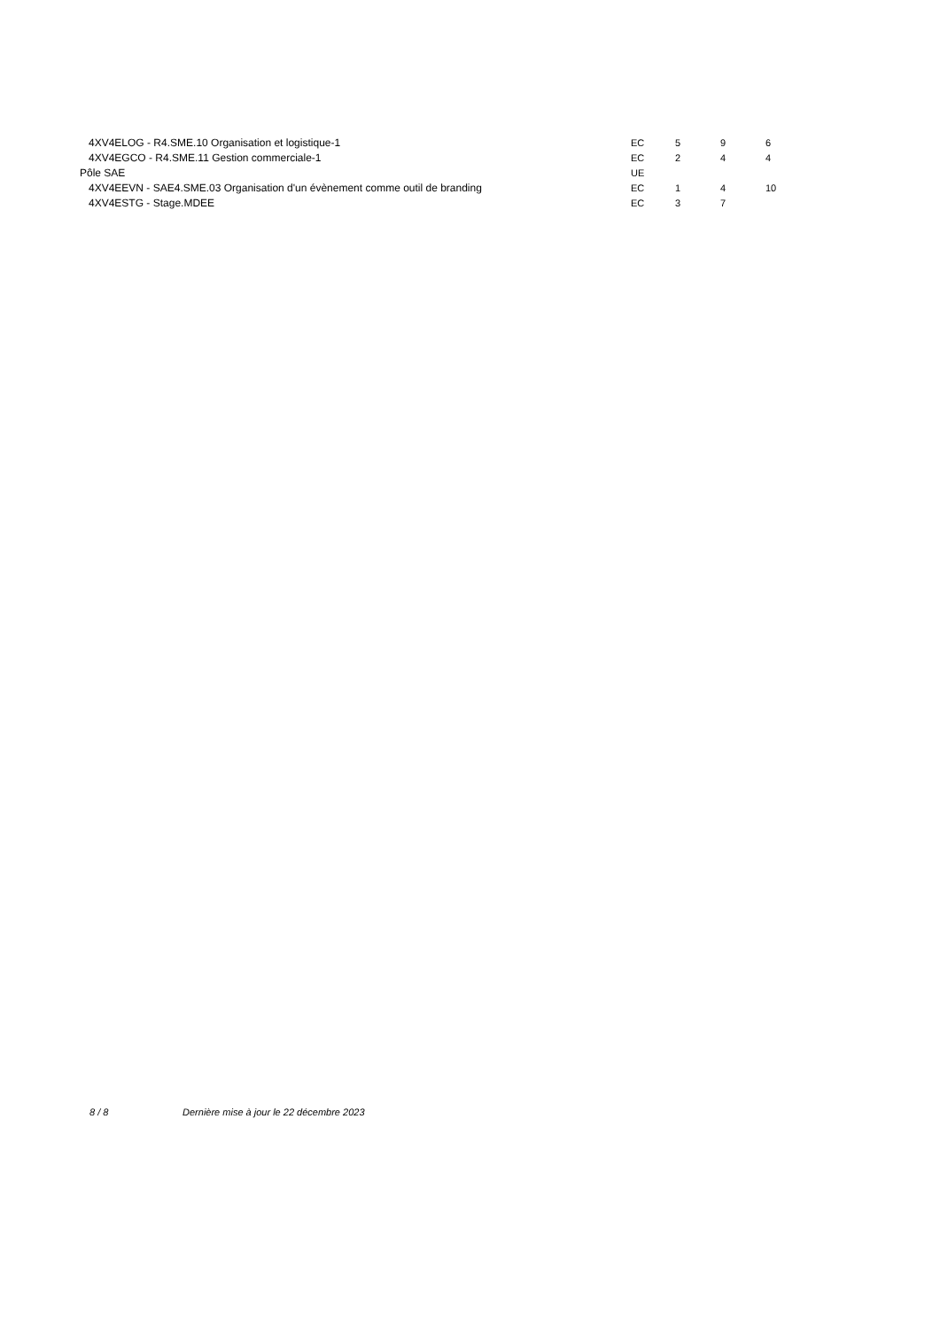| 4XV4ELOG - R4.SME.10 Organisation et logistique-1 | EC | 5 | 9 | 6 |
| 4XV4EGCO - R4.SME.11 Gestion commerciale-1 | EC | 2 | 4 | 4 |
| Pôle SAE | UE | | | |
| 4XV4EEVN - SAE4.SME.03 Organisation d'un évènement comme outil de branding | EC | 1 | 4 | 10 |
| 4XV4ESTG - Stage.MDEE | EC | 3 | 7 | |
8 / 8 Dernière mise à jour le 22 décembre 2023